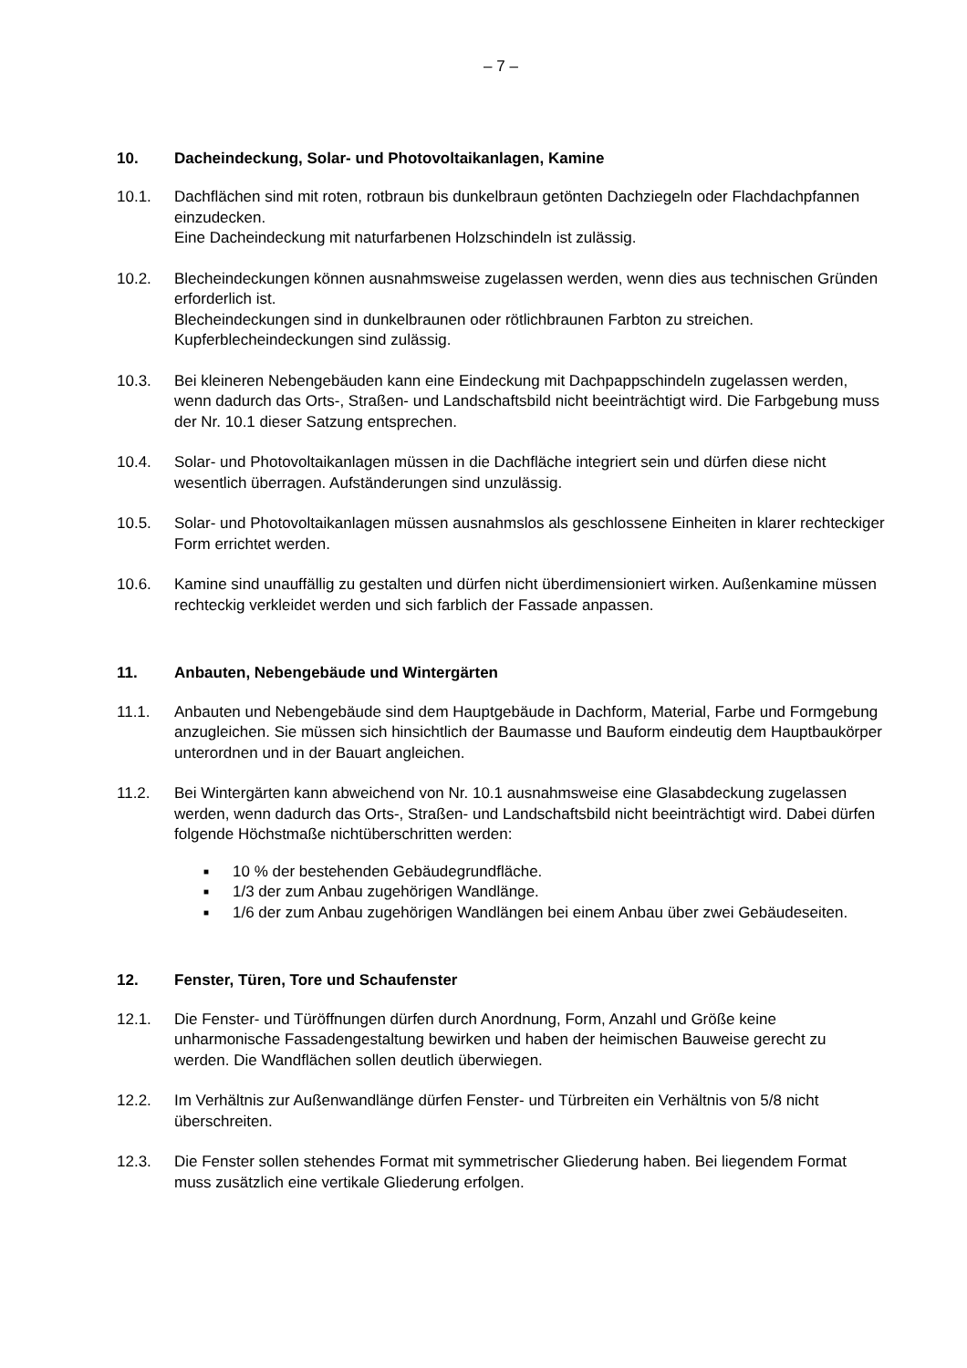– 7 –
10. Dacheindeckung, Solar- und Photovoltaikanlagen, Kamine
10.1. Dachflächen sind mit roten, rotbraun bis dunkelbraun getönten Dachziegeln oder Flachdachpfannen einzudecken.
Eine Dacheindeckung mit naturfarbenen Holzschindeln ist zulässig.
10.2. Blecheindeckungen können ausnahmsweise zugelassen werden, wenn dies aus technischen Gründen erforderlich ist.
Blecheindeckungen sind in dunkelbraunen oder rötlichbraunen Farbton zu streichen. Kupferblecheindeckungen sind zulässig.
10.3. Bei kleineren Nebengebäuden kann eine Eindeckung mit Dachpappschindeln zugelassen werden, wenn dadurch das Orts-, Straßen- und Landschaftsbild nicht beeinträchtigt wird. Die Farbgebung muss der Nr. 10.1 dieser Satzung entsprechen.
10.4. Solar- und Photovoltaikanlagen müssen in die Dachfläche integriert sein und dürfen diese nicht wesentlich überragen. Aufständerungen sind unzulässig.
10.5. Solar- und Photovoltaikanlagen müssen ausnahmslos als geschlossene Einheiten in klarer rechteckiger Form errichtet werden.
10.6. Kamine sind unauffällig zu gestalten und dürfen nicht überdimensioniert wirken. Außenkamine müssen rechteckig verkleidet werden und sich farblich der Fassade anpassen.
11. Anbauten, Nebengebäude und Wintergärten
11.1. Anbauten und Nebengebäude sind dem Hauptgebäude in Dachform, Material, Farbe und Formgebung anzugleichen. Sie müssen sich hinsichtlich der Baumasse und Bauform eindeutig dem Hauptbaukörper unterordnen und in der Bauart angleichen.
11.2. Bei Wintergärten kann abweichend von Nr. 10.1 ausnahmsweise eine Glasabdeckung zugelassen werden, wenn dadurch das Orts-, Straßen- und Landschaftsbild nicht beeinträchtigt wird. Dabei dürfen folgende Höchstmaße nichtüberschritten werden:
■ 10 % der bestehenden Gebäudegrundfläche.
■ 1/3 der zum Anbau zugehörigen Wandlänge.
■ 1/6 der zum Anbau zugehörigen Wandlängen bei einem Anbau über zwei Gebäudeseiten.
12. Fenster, Türen, Tore und Schaufenster
12.1. Die Fenster- und Türöffnungen dürfen durch Anordnung, Form, Anzahl und Größe keine unharmonische Fassadengestaltung bewirken und haben der heimischen Bauweise gerecht zu werden. Die Wandflächen sollen deutlich überwiegen.
12.2. Im Verhältnis zur Außenwandlänge dürfen Fenster- und Türbreiten ein Verhältnis von 5/8 nicht überschreiten.
12.3. Die Fenster sollen stehendes Format mit symmetrischer Gliederung haben. Bei liegendem Format muss zusätzlich eine vertikale Gliederung erfolgen.